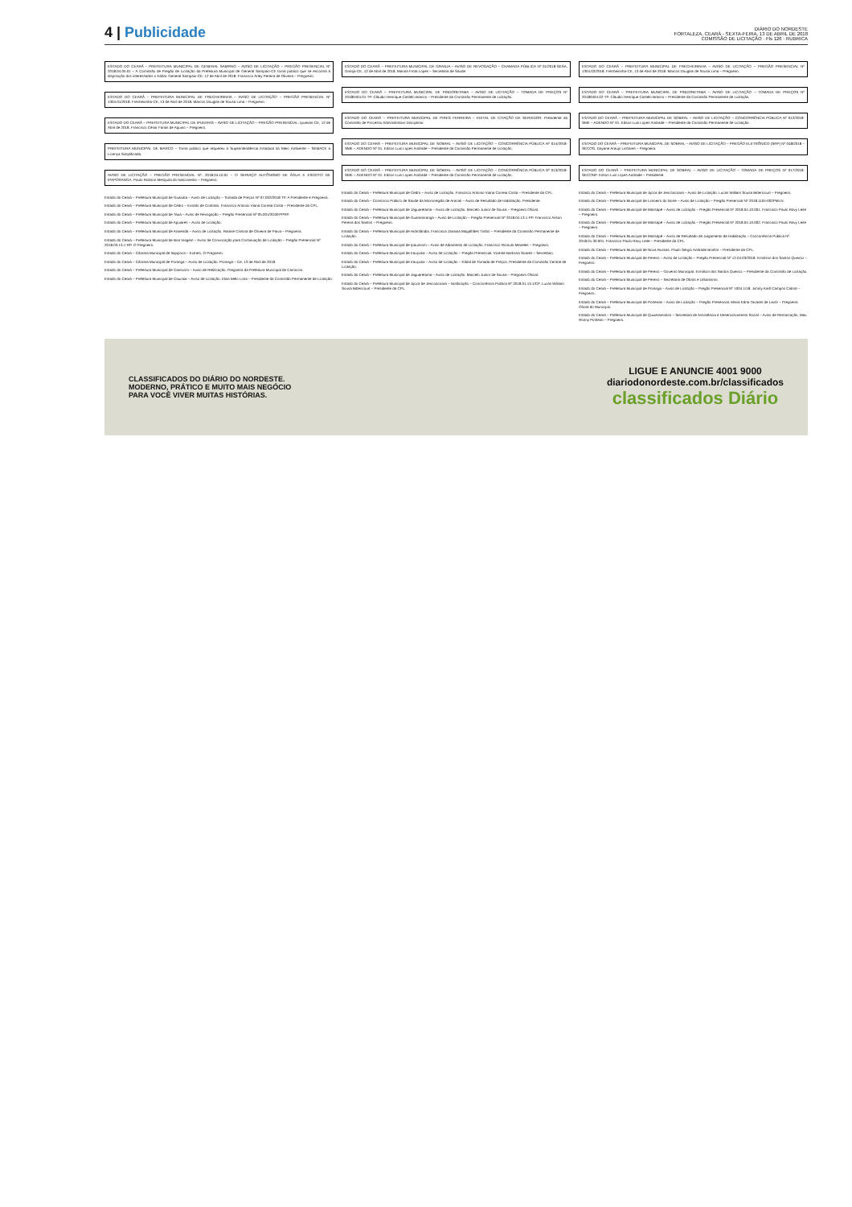4 | Publicidade
DIÁRIO DO NORDESTE
FORTALEZA, CEARÁ - SEXTA-FEIRA, 13 DE ABRIL DE 2018
COMISSÃO DE LICITAÇÃO · Fls 126 · RUBRICA
ESTADO DO CEARÁ – PREFEITURA MUNICIPAL DE GENERAL SAMPAIO – AVISO DE LICITAÇÃO – PREGÃO PRESENCIAL Nº 2018.04.05.01 – A Comissão de Pregão de Licitação da Prefeitura Municipal de General Sampaio-CE torna público que se encontra à disposição dos interessados o Edital. General Sampaio-CE, 12 de Abril de 2018. Francisco Arley Pereira de Oliveira – Pregoeiro.
ESTADO DO CEARÁ – PREFEITURA MUNICIPAL DE FRECHEIRINHA – AVISO DE LICITAÇÃO – PREGÃO PRESENCIAL Nº 1304.01/2018. Frecheirinha-CE, 13 de Abril de 2018. Marcos Douglas de Sousa Lima – Pregoeiro.
ESTADO DO CEARÁ – PREFEITURA MUNICIPAL DE IPUEIRAS – AVISO DE LICITAÇÃO – PREGÃO PRESENCIAL. Ipueiras-CE, 12 de Abril de 2018. Francisco César Farias de Aquino – Pregoeiro.
PREFEITURA MUNICIPAL DE MARCO – Torna público que requereu à Superintendência Estadual do Meio Ambiente – SEMACE a Licença Simplificada.
AVISO DE LICITAÇÃO – PREGÃO PRESENCIAL Nº. 2018.04.10.01 – O SERVIÇO AUTÔNOMO DE ÁGUA E ESGOTO DE IPAPORANGA. Paulo Robson Mesquita do Nascimento – Pregoeiro.
Estado do Ceará – Prefeitura Municipal de Guaiúba – Aviso de Licitação – Tomada de Preços Nº 07.002/2018 TP. A Presidente e Pregoeira.
Estado do Ceará – Prefeitura Municipal de Cedro – Extrato de Contrato. Francisco Antonio Viana Correia Costa – Presidente da CPL.
Estado do Ceará – Prefeitura Municipal de Tauá – Aviso de Revogação – Pregão Presencial Nº 05.001/2018-PPRP.
Estado do Ceará – Prefeitura Municipal de Apuiarés – Aviso de Licitação.
Estado do Ceará – Prefeitura Municipal de Ararendá – Aviso de Licitação. Raiane Cristina de Oliveira de Paiva – Pregoeira.
Estado do Ceará – Prefeitura Municipal de Boa Viagem – Aviso de Convocação para Continuação de Licitação – Pregão Presencial Nº 2018.03.13.1-RP. O Pregoeiro.
Estado do Ceará – Câmara Municipal de Itapipoca – Extrato. O Pregoeiro.
Estado do Ceará – Câmara Municipal de Poranga – Aviso de Licitação. Poranga – Ce, 13 de Abril de 2018.
Estado do Ceará – Prefeitura Municipal de Camocim – Aviso de Retificação. Pregoeira da Prefeitura Municipal de Camocim.
Estado do Ceará – Prefeitura Municipal de Caucaia – Aviso de Licitação. Elias Melo Lima – Presidente da Comissão Permanente de Licitação.
ESTADO DO CEARÁ – PREFEITURA MUNICIPAL DE GRANJA – AVISO DE REVOGAÇÃO – CHAMADA PÚBLICA Nº 01/2018-SESA. Granja-CE, 12 de Abril de 2018. Marina Frota Lopes – Secretária de Saúde.
ESTADO DO CEARÁ – PREFEITURA MUNICIPAL DE PINDORETAMA – AVISO DE LICITAÇÃO – TOMADA DE PREÇOS Nº 20180404.01-TP. Cláudio Henrique Castelo Branco – Presidente da Comissão Permanente de Licitação.
ESTADO DO CEARÁ – PREFEITURA MUNICIPAL DE PIRES FERREIRA – EDITAL DE CITAÇÃO DE SERVIDOR. Presidente da Comissão de Processo Administrativo Disciplinar.
ESTADO DO CEARÁ – PREFEITURA MUNICIPAL DE SOBRAL – AVISO DE LICITAÇÃO – CONCORRÊNCIA PÚBLICA Nº 014/2018-SME – ADENDO Nº 01. Edson Luis Lopes Andrade – Presidente da Comissão Permanente de Licitação.
ESTADO DO CEARÁ – PREFEITURA MUNICIPAL DE SOBRAL – AVISO DE LICITAÇÃO – CONCORRÊNCIA PÚBLICA Nº 013/2018-SME – ADENDO Nº 01. Edson Luis Lopes Andrade – Presidente da Comissão Permanente de Licitação.
Estado do Ceará – Prefeitura Municipal de Cedro – Aviso de Licitação. Francisco Antonio Viana Correia Costa – Presidente da CPL.
Estado do Ceará – Consórcio Público de Saúde da Microrregião de Aracati – Aviso de Resultado de Habilitação. Presidente.
Estado do Ceará – Prefeitura Municipal de Jaguaretama – Aviso de Licitação. Marcelo Junior de Sousa – Pregoeiro Oficial.
Estado do Ceará – Prefeitura Municipal de Guaramiranga – Aviso de Licitação – Pregão Presencial Nº 2018.04.13.1-PP. Francisco Aílson Pereira dos Santos – Pregoeiro.
Estado do Ceará – Prefeitura Municipal de Hidrolândia. Francisca Janaina Magalhães Timbó – Presidente da Comissão Permanente de Licitação.
Estado do Ceará – Prefeitura Municipal de Ipaumirim – Aviso de Adiamento de Licitação. Francisco Romulo Meireles – Pregoeiro.
Estado do Ceará – Prefeitura Municipal de Irauçuba – Aviso de Licitação – Pregão Presencial. Vicente Barbosa Soares – Secretário.
Estado do Ceará – Prefeitura Municipal de Irauçuba – Aviso de Licitação – Edital de Tomada de Preços. Presidente da Comissão Central de Licitação.
Estado do Ceará – Prefeitura Municipal de Jaguaretama – Aviso de Licitação. Marcelo Junior de Sousa – Pregoeiro Oficial.
Estado do Ceará – Prefeitura Municipal de Jijoca de Jericoacoara – Notificação – Concorrência Pública Nº 2018.01.13.1/CP. Lucas William Sousa Bittencourt – Presidente da CPL.
ESTADO DO CEARÁ – PREFEITURA MUNICIPAL DE FRECHEIRINHA – AVISO DE LICITAÇÃO – PREGÃO PRESENCIAL Nº 1304.02/2018. Frecheirinha-CE, 13 de Abril de 2018. Marcos Douglas de Sousa Lima – Pregoeiro.
ESTADO DO CEARÁ – PREFEITURA MUNICIPAL DE PINDORETAMA – AVISO DE LICITAÇÃO – TOMADA DE PREÇOS Nº 20180404.02-TP. Cláudio Henrique Castelo Branco – Presidente da Comissão Permanente de Licitação.
ESTADO DO CEARÁ – PREFEITURA MUNICIPAL DE SOBRAL – AVISO DE LICITAÇÃO – CONCORRÊNCIA PÚBLICA Nº 012/2018-SME – ADENDO Nº 01. Edson Luis Lopes Andrade – Presidente da Comissão Permanente de Licitação.
ESTADO DO CEARÁ – PREFEITURA MUNICIPAL DE SOBRAL – AVISO DE LICITAÇÃO – PREGÃO ELETRÔNICO (SRP) Nº 048/2018 – SECOG. Dayane Araújo Linhares – Pregoeira.
ESTADO DO CEARÁ – PREFEITURA MUNICIPAL DE SOBRAL – AVISO DE LICITAÇÃO – TOMADA DE PREÇOS Nº 017/2018-SECONP. Edson Luis Lopes Andrade – Presidente.
Estado do Ceará – Prefeitura Municipal de Jijoca de Jericoacoara – Aviso de Licitação. Lucas William Sousa Bittencourt – Pregoeiro.
Estado do Ceará – Prefeitura Municipal de Limoeiro do Norte – Aviso de Licitação – Pregão Presencial Nº 2018.1104-002PMLN.
Estado do Ceará – Prefeitura Municipal de Massapê – Aviso de Licitação – Pregão Presencial Nº 2018.04.10.001. Francisco Paulo Ravy Leite – Pregoeiro.
Estado do Ceará – Prefeitura Municipal de Massapê – Aviso de Licitação – Pregão Presencial Nº 2018.04.10.002. Francisco Paulo Ravy Leite – Pregoeiro.
Estado do Ceará – Prefeitura Municipal de Massapê – Aviso de Resultado de Julgamento de Habilitação – Concorrência Pública Nº 2018.01.30.001. Francisco Paulo Ravy Leite – Presidente da CPL.
Estado do Ceará – Prefeitura Municipal de Nova Russas. Paulo Sérgio Andrade Bonfim – Presidente da CPL.
Estado do Ceará – Prefeitura Municipal de Pereiro – Aviso de Licitação – Pregão Presencial Nº 12.04.03/2018. Ermilson dos Santos Queiroz – Pregoeiro.
Estado do Ceará – Prefeitura Municipal de Pereiro – Governo Municipal. Ermilson dos Santos Queiroz – Presidente da Comissão de Licitação.
Estado do Ceará – Prefeitura Municipal de Pereiro – Secretaria de Obras e Urbanismo.
Estado do Ceará – Prefeitura Municipal de Poranga – Aviso de Licitação – Pregão Presencial Nº 1004.1/18. Jimmy Karll Campos Cabral – Pregoeiro.
Estado do Ceará – Prefeitura Municipal de Porteiras – Aviso de Licitação – Pregão Presencial. Maria Edna Tavares de Lavôr – Pregoeira Oficial do Município.
Estado do Ceará – Prefeitura Municipal de Quixeramobim – Secretaria de Assistência e Desenvolvimento Social – Aviso de Remarcação. Max Ronny Pinheiro – Pregoeiro.
CLASSIFICADOS DO DIÁRIO DO NORDESTE.
MODERNO, PRÁTICO E MUITO MAIS NEGÓCIO
PARA VOCÊ VIVER MUITAS HISTÓRIAS.
LIGUE E ANUNCIE 4001 9000
diariodonordeste.com.br/classificados
classificados Diário